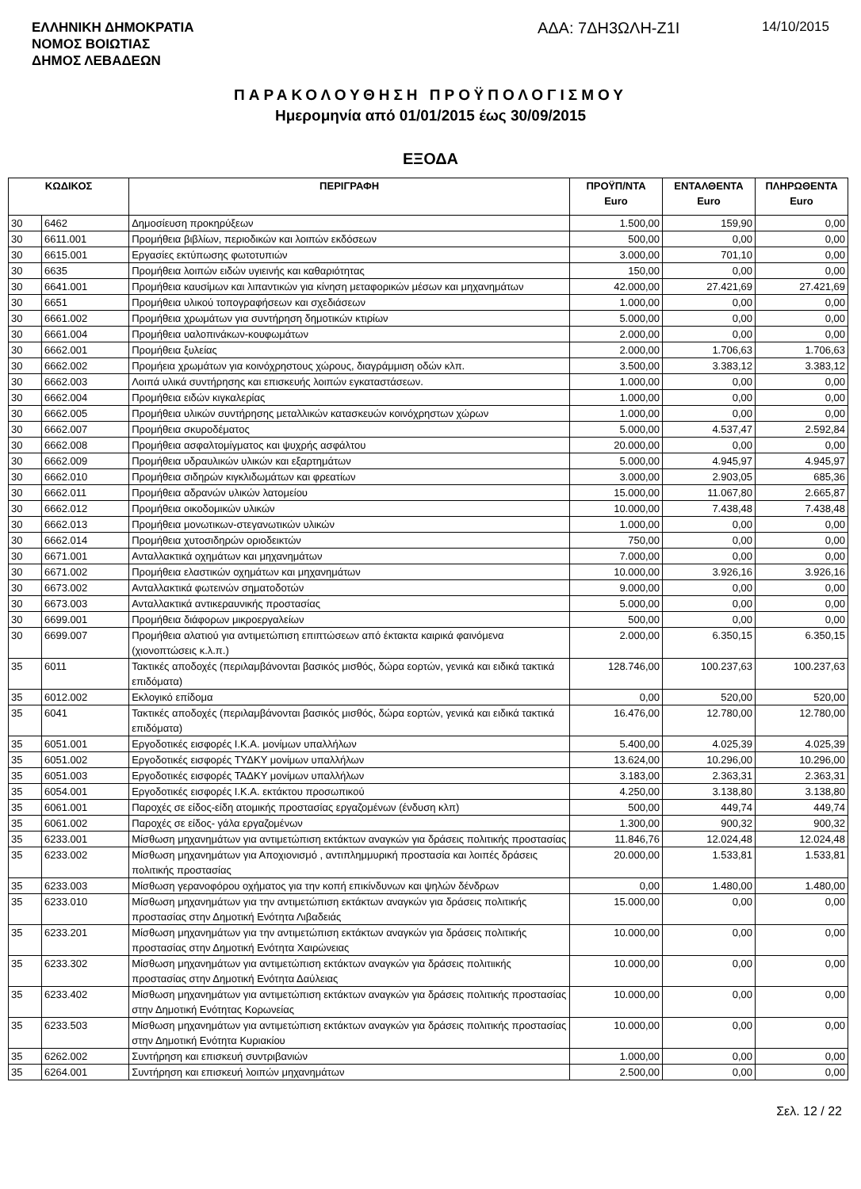ΕΛΛΗΝΙΚΗ ΔΗΜΟΚΡΑΤΙΑ
ΝΟΜΟΣ ΒΟΙΩΤΙΑΣ
ΔΗΜΟΣ ΛΕΒΑΔΕΩΝ
ΑΔΑ: 7ΔΗ3ΩΛΗ-Ζ1Ι
14/10/2015
ΠΑΡΑΚΟΛΟΥΘΗΣΗ ΠΡΟΫΠΟΛΟΓΙΣΜΟΥ
Ημερομηνία από 01/01/2015 έως 30/09/2015
ΕΞΟΔΑ
| ΚΩΔΙΚΟΣ | | ΠΕΡΙΓΡΑΦΗ | ΠΡΟΫΠ/ΝΤΑ Euro | ΕΝΤΑΛΘΕΝΤΑ Euro | ΠΛΗΡΩΘΕΝΤΑ Euro |
| --- | --- | --- | --- | --- | --- |
| 30 | 6462 | Δημοσίευση προκηρύξεων | 1.500,00 | 159,90 | 0,00 |
| 30 | 6611.001 | Προμήθεια βιβλίων, περιοδικών και λοιπών εκδόσεων | 500,00 | 0,00 | 0,00 |
| 30 | 6615.001 | Εργασίες εκτύπωσης φωτοτυπιών | 3.000,00 | 701,10 | 0,00 |
| 30 | 6635 | Προμήθεια λοιπών ειδών υγιεινής και καθαριότητας | 150,00 | 0,00 | 0,00 |
| 30 | 6641.001 | Προμήθεια καυσίμων και λιπαντικών για κίνηση μεταφορικών μέσων και μηχανημάτων | 42.000,00 | 27.421,69 | 27.421,69 |
| 30 | 6651 | Προμήθεια υλικού τοπογραφήσεων και σχεδιάσεων | 1.000,00 | 0,00 | 0,00 |
| 30 | 6661.002 | Προμήθεια χρωμάτων για συντήρηση δημοτικών κτιρίων | 5.000,00 | 0,00 | 0,00 |
| 30 | 6661.004 | Προμήθεια υαλοπινάκων-κουφωμάτων | 2.000,00 | 0,00 | 0,00 |
| 30 | 6662.001 | Προμήθεια ξυλείας | 2.000,00 | 1.706,63 | 1.706,63 |
| 30 | 6662.002 | Προμήεια χρωμάτων για κοινόχρηστους χώρους, διαγράμμιση οδών κλπ. | 3.500,00 | 3.383,12 | 3.383,12 |
| 30 | 6662.003 | Λοιπά υλικά συντήρησης και επισκευής λοιπών εγκαταστάσεων. | 1.000,00 | 0,00 | 0,00 |
| 30 | 6662.004 | Προμήθεια ειδών κιγκαλερίας | 1.000,00 | 0,00 | 0,00 |
| 30 | 6662.005 | Προμήθεια υλικών συντήρησης μεταλλικών κατασκευών κοινόχρηστων χώρων | 1.000,00 | 0,00 | 0,00 |
| 30 | 6662.007 | Προμήθεια σκυροδέματος | 5.000,00 | 4.537,47 | 2.592,84 |
| 30 | 6662.008 | Προμήθεια ασφαλτομίγματος και ψυχρής ασφάλτου | 20.000,00 | 0,00 | 0,00 |
| 30 | 6662.009 | Προμήθεια υδραυλικών υλικών και εξαρτημάτων | 5.000,00 | 4.945,97 | 4.945,97 |
| 30 | 6662.010 | Προμήθεια σιδηρών κιγκλιδωμάτων και φρεατίων | 3.000,00 | 2.903,05 | 685,36 |
| 30 | 6662.011 | Προμήθεια αδρανών υλικών λατομείου | 15.000,00 | 11.067,80 | 2.665,87 |
| 30 | 6662.012 | Προμήθεια οικοδομικών υλικών | 10.000,00 | 7.438,48 | 7.438,48 |
| 30 | 6662.013 | Προμήθεια μονωτικων-στεγανωτικών υλικών | 1.000,00 | 0,00 | 0,00 |
| 30 | 6662.014 | Προμήθεια χυτοσιδηρών οριοδεικτών | 750,00 | 0,00 | 0,00 |
| 30 | 6671.001 | Ανταλλακτικά οχημάτων και μηχανημάτων | 7.000,00 | 0,00 | 0,00 |
| 30 | 6671.002 | Προμήθεια ελαστικών οχημάτων και μηχανημάτων | 10.000,00 | 3.926,16 | 3.926,16 |
| 30 | 6673.002 | Ανταλλακτικά φωτεινών σηματοδοτών | 9.000,00 | 0,00 | 0,00 |
| 30 | 6673.003 | Ανταλλακτικά αντικεραυνικής προστασίας | 5.000,00 | 0,00 | 0,00 |
| 30 | 6699.001 | Προμήθεια διάφορων μικροεργαλείων | 500,00 | 0,00 | 0,00 |
| 30 | 6699.007 | Προμήθεια αλατιού για αντιμετώπιση επιπτώσεων από έκτακτα καιρικά φαινόμενα (χιονοπτώσεις κ.λ.π.) | 2.000,00 | 6.350,15 | 6.350,15 |
| 35 | 6011 | Τακτικές αποδοχές (περιλαμβάνονται βασικός μισθός, δώρα εορτών, γενικά και ειδικά τακτικά επιδόματα) | 128.746,00 | 100.237,63 | 100.237,63 |
| 35 | 6012.002 | Εκλογικό επίδομα | 0,00 | 520,00 | 520,00 |
| 35 | 6041 | Τακτικές αποδοχές (περιλαμβάνονται βασικός μισθός, δώρα εορτών, γενικά και ειδικά τακτικά επιδόματα) | 16.476,00 | 12.780,00 | 12.780,00 |
| 35 | 6051.001 | Εργοδοτικές εισφορές Ι.Κ.Α. μονίμων υπαλλήλων | 5.400,00 | 4.025,39 | 4.025,39 |
| 35 | 6051.002 | Εργοδοτικές εισφορές ΤΥΔΚΥ μονίμων υπαλλήλων | 13.624,00 | 10.296,00 | 10.296,00 |
| 35 | 6051.003 | Εργοδοτικές εισφορές ΤΑΔΚΥ μονίμων υπαλλήλων | 3.183,00 | 2.363,31 | 2.363,31 |
| 35 | 6054.001 | Εργοδοτικές εισφορές Ι.Κ.Α. εκτάκτου προσωπικού | 4.250,00 | 3.138,80 | 3.138,80 |
| 35 | 6061.001 | Παροχές σε είδος-είδη ατομικής προστασίας εργαζομένων (ένδυση κλπ) | 500,00 | 449,74 | 449,74 |
| 35 | 6061.002 | Παροχές σε είδος- γάλα εργαζομένων | 1.300,00 | 900,32 | 900,32 |
| 35 | 6233.001 | Μίσθωση μηχανημάτων για αντιμετώπιση εκτάκτων αναγκών για δράσεις πολιτικής προστασίας | 11.846,76 | 12.024,48 | 12.024,48 |
| 35 | 6233.002 | Μίσθωση μηχανημάτων για Αποχιονισμό , αντιπλημμυρική προστασία και λοιπές δράσεις πολιτικής προστασίας | 20.000,00 | 1.533,81 | 1.533,81 |
| 35 | 6233.003 | Μίσθωση γερανοφόρου οχήματος για την κοπή επικίνδυνων και ψηλών δένδρων | 0,00 | 1.480,00 | 1.480,00 |
| 35 | 6233.010 | Μίσθωση μηχανημάτων για την αντιμετώπιση εκτάκτων αναγκών για δράσεις πολιτικής προστασίας στην Δημοτική Ενότητα Λιβαδειάς | 15.000,00 | 0,00 | 0,00 |
| 35 | 6233.201 | Μίσθωση μηχανημάτων για την αντιμετώπιση εκτάκτων αναγκών για δράσεις πολιτικής προστασίας στην Δημοτική Ενότητα Χαιρώνειας | 10.000,00 | 0,00 | 0,00 |
| 35 | 6233.302 | Μίσθωση μηχανημάτων για αντιμετώπιση εκτάκτων αναγκών για δράσεις πολιτιικής προστασίας στην Δημοτική Ενότητα Δαύλειας | 10.000,00 | 0,00 | 0,00 |
| 35 | 6233.402 | Μίσθωση μηχανημάτων για αντιμετώπιση εκτάκτων αναγκών για δράσεις πολιτικής προστασίας στην Δημοτική Ενότητας Κορωνείας | 10.000,00 | 0,00 | 0,00 |
| 35 | 6233.503 | Μίσθωση μηχανημάτων για αντιμετώπιση εκτάκτων αναγκών για δράσεις πολιτικής προστασίας στην Δημοτική Ενότητα Κυριακίου | 10.000,00 | 0,00 | 0,00 |
| 35 | 6262.002 | Συντήρηση και επισκευή συντριβανιών | 1.000,00 | 0,00 | 0,00 |
| 35 | 6264.001 | Συντήρηση και επισκευή λοιπών μηχανημάτων | 2.500,00 | 0,00 | 0,00 |
Σελ. 12 / 22